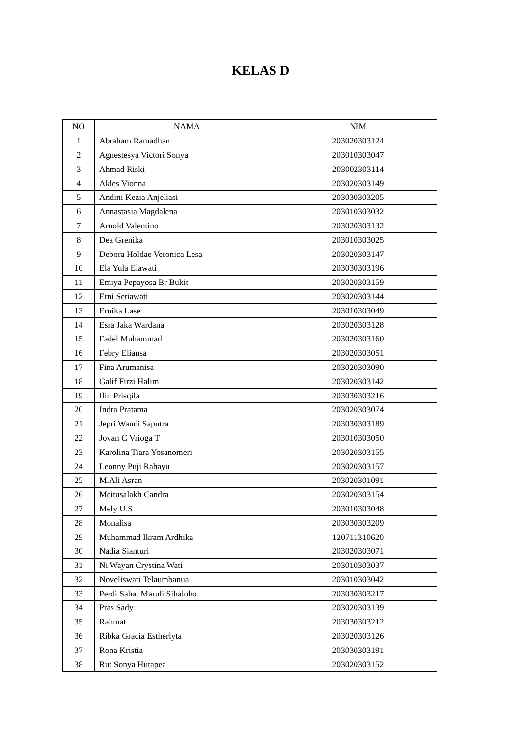KELAS D
| NO | NAMA | NIM |
| --- | --- | --- |
| 1 | Abraham Ramadhan | 203020303124 |
| 2 | Agnestesya Victori Sonya | 203010303047 |
| 3 | Ahmad Riski | 203002303114 |
| 4 | Akles Vionna | 203020303149 |
| 5 | Andini Kezia Anjeliasi | 203030303205 |
| 6 | Annastasia Magdalena | 203010303032 |
| 7 | Arnold Valentino | 203020303132 |
| 8 | Dea Grenika | 203010303025 |
| 9 | Debora Holdae Veronica Lesa | 203020303147 |
| 10 | Ela Yula Elawati | 203030303196 |
| 11 | Emiya Pepayosa Br Bukit | 203020303159 |
| 12 | Erni Setiawati | 203020303144 |
| 13 | Ernika Lase | 203010303049 |
| 14 | Esra Jaka Wardana | 203020303128 |
| 15 | Fadel Muhammad | 203020303160 |
| 16 | Febry Eliansa | 203020303051 |
| 17 | Fina Arumanisa | 203020303090 |
| 18 | Galif Firzi Halim | 203020303142 |
| 19 | Ilin Prisqila | 203030303216 |
| 20 | Indra Pratama | 203020303074 |
| 21 | Jepri Wandi Saputra | 203030303189 |
| 22 | Jovan C Vrioga T | 203010303050 |
| 23 | Karolina Tiara Yosanomeri | 203020303155 |
| 24 | Leonny Puji Rahayu | 203020303157 |
| 25 | M.Ali Asran | 203020301091 |
| 26 | Meitusalakh Candra | 203020303154 |
| 27 | Mely U.S | 203010303048 |
| 28 | Monalisa | 203030303209 |
| 29 | Muhammad Ikram Ardhika | 120711310620 |
| 30 | Nadia Sianturi | 203020303071 |
| 31 | Ni Wayan Crystina Wati | 203010303037 |
| 32 | Noveliswati Telaumbanua | 203010303042 |
| 33 | Perdi Sahat Maruli Sihaloho | 203030303217 |
| 34 | Pras Sady | 203020303139 |
| 35 | Rahmat | 203030303212 |
| 36 | Ribka Gracia Estherlyta | 203020303126 |
| 37 | Rona Kristia | 203030303191 |
| 38 | Rut Sonya Hutapea | 203020303152 |